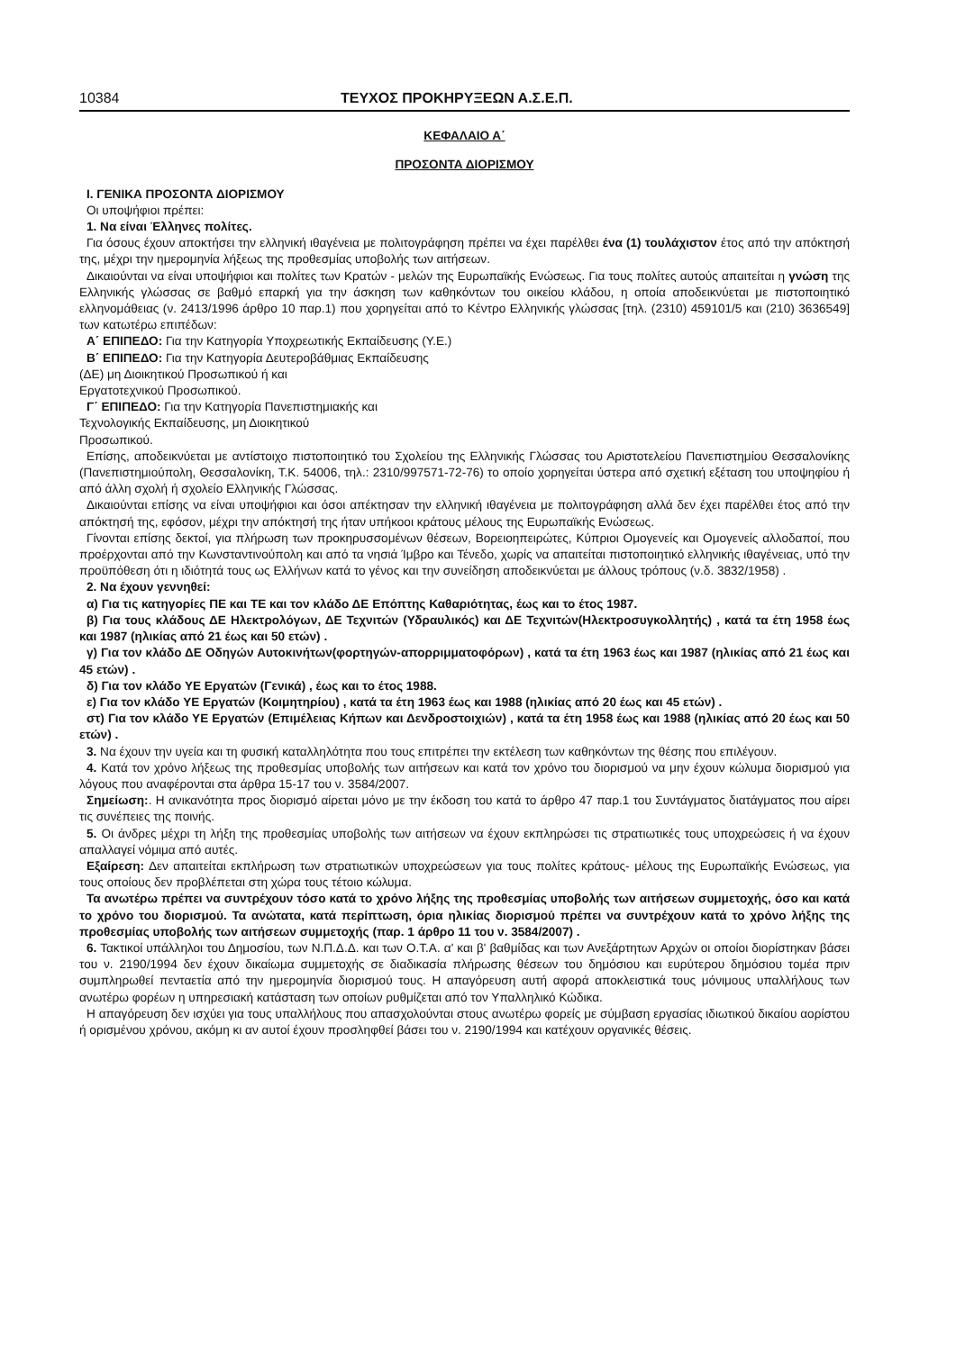10384 ΤΕΥΧΟΣ ΠΡΟΚΗΡΥΞΕΩΝ Α.Σ.Ε.Π.
ΚΕΦΑΛΑΙΟ Α΄
ΠΡΟΣΟΝΤΑ ΔΙΟΡΙΣΜΟΥ
Ι. ΓΕΝΙΚΑ ΠΡΟΣΟΝΤΑ ΔΙΟΡΙΣΜΟΥ
Οι υποψήφιοι πρέπει:
1. Να είναι Έλληνες πολίτες.
Για όσους έχουν αποκτήσει την ελληνική ιθαγένεια με πολιτογράφηση πρέπει να έχει παρέλθει ένα (1) τουλάχιστον έτος από την απόκτησή της, μέχρι την ημερομηνία λήξεως της προθεσμίας υποβολής των αιτήσεων.
Δικαιούνται να είναι υποψήφιοι και πολίτες των Κρατών - μελών της Ευρωπαϊκής Ενώσεως. Για τους πολίτες αυτούς απαιτείται η γνώση της Ελληνικής γλώσσας σε βαθμό επαρκή για την άσκηση των καθηκόντων του οικείου κλάδου, η οποία αποδεικνύεται με πιστοποιητικό ελληνομάθειας (ν. 2413/1996 άρθρο 10 παρ.1) που χορηγείται από το Κέντρο Ελληνικής γλώσσας [τηλ. (2310) 459101/5 και (210) 3636549] των κατωτέρω επιπέδων:
Α΄ ΕΠΙΠΕΔΟ: Για την Κατηγορία Υποχρεωτικής Εκπαίδευσης (Υ.Ε.)
Β΄ ΕΠΙΠΕΔΟ: Για την Κατηγορία Δευτεροβάθμιας Εκπαίδευσης
(ΔΕ) μη Διοικητικού Προσωπικού ή και
Εργατοτεχνικού Προσωπικού.
Γ΄ ΕΠΙΠΕΔΟ: Για την Κατηγορία Πανεπιστημιακής και
Τεχνολογικής Εκπαίδευσης, μη Διοικητικού
Προσωπικού.
Επίσης, αποδεικνύεται με αντίστοιχο πιστοποιητικό του Σχολείου της Ελληνικής Γλώσσας του Αριστοτελείου Πανεπιστημίου Θεσσαλονίκης (Πανεπιστημιούπολη, Θεσσαλονίκη, Τ.Κ. 54006, τηλ.: 2310/997571-72-76) το οποίο χορηγείται ύστερα από σχετική εξέταση του υποψηφίου ή από άλλη σχολή ή σχολείο Ελληνικής Γλώσσας.
Δικαιούνται επίσης να είναι υποψήφιοι και όσοι απέκτησαν την ελληνική ιθαγένεια με πολιτογράφηση αλλά δεν έχει παρέλθει έτος από την απόκτησή της, εφόσον, μέχρι την απόκτησή της ήταν υπήκοοι κράτους μέλους της Ευρωπαϊκής Ενώσεως.
Γίνονται επίσης δεκτοί, για πλήρωση των προκηρυσσομένων θέσεων, Βορειοηπειρώτες, Κύπριοι Ομογενείς και Ομογενείς αλλοδαποί, που προέρχονται από την Κωνσταντινούπολη και από τα νησιά Ίμβρο και Τένεδο, χωρίς να απαιτείται πιστοποιητικό ελληνικής ιθαγένειας, υπό την προϋπόθεση ότι η ιδιότητά τους ως Ελλήνων κατά το γένος και την συνείδηση αποδεικνύεται με άλλους τρόπους (ν.δ. 3832/1958) .
2. Να έχουν γεννηθεί:
α) Για τις κατηγορίες ΠΕ και ΤΕ και τον κλάδο ΔΕ Επόπτης Καθαριότητας, έως και το έτος 1987.
β) Για τους κλάδους ΔΕ Ηλεκτρολόγων, ΔΕ Τεχνιτών (Υδραυλικός) και ΔΕ Τεχνιτών(Ηλεκτροσυγκολλητής) , κατά τα έτη 1958 έως και 1987 (ηλικίας από 21 έως και 50 ετών) .
γ) Για τον κλάδο ΔΕ Οδηγών Αυτοκινήτων(φορτηγών-απορριμματοφόρων) , κατά τα έτη 1963 έως και 1987 (ηλικίας από 21 έως και 45 ετών) .
δ) Για τον κλάδο ΥΕ Εργατών (Γενικά) , έως και το έτος 1988.
ε) Για τον κλάδο ΥΕ Εργατών (Κοιμητηρίου) , κατά τα έτη 1963 έως και 1988 (ηλικίας από 20 έως και 45 ετών) .
στ) Για τον κλάδο ΥΕ Εργατών (Επιμέλειας Κήπων και Δενδροστοιχιών) , κατά τα έτη 1958 έως και 1988 (ηλικίας από 20 έως και 50 ετών) .
3. Να έχουν την υγεία και τη φυσική καταλληλότητα που τους επιτρέπει την εκτέλεση των καθηκόντων της θέσης που επιλέγουν.
4. Κατά τον χρόνο λήξεως της προθεσμίας υποβολής των αιτήσεων και κατά τον χρόνο του διορισμού να μην έχουν κώλυμα διορισμού για λόγους που αναφέρονται στα άρθρα 15-17 του ν. 3584/2007.
Σημείωση:. Η ανικανότητα προς διορισμό αίρεται μόνο με την έκδοση του κατά το άρθρο 47 παρ.1 του Συντάγματος διατάγματος που αίρει τις συνέπειες της ποινής.
5. Οι άνδρες μέχρι τη λήξη της προθεσμίας υποβολής των αιτήσεων να έχουν εκπληρώσει τις στρατιωτικές τους υποχρεώσεις ή να έχουν απαλλαγεί νόμιμα από αυτές.
Εξαίρεση: Δεν απαιτείται εκπλήρωση των στρατιωτικών υποχρεώσεων για τους πολίτες κράτους- μέλους της Ευρωπαϊκής Ενώσεως, για τους οποίους δεν προβλέπεται στη χώρα τους τέτοιο κώλυμα.
Τα ανωτέρω πρέπει να συντρέχουν τόσο κατά το χρόνο λήξης της προθεσμίας υποβολής των αιτήσεων συμμετοχής, όσο και κατά το χρόνο του διορισμού. Τα ανώτατα, κατά περίπτωση, όρια ηλικίας διορισμού πρέπει να συντρέχουν κατά το χρόνο λήξης της προθεσμίας υποβολής των αιτήσεων συμμετοχής (παρ. 1 άρθρο 11 του ν. 3584/2007) .
6. Τακτικοί υπάλληλοι του Δημοσίου, των Ν.Π.Δ.Δ. και των Ο.Τ.Α. α' και β' βαθμίδας και των Ανεξάρτητων Αρχών οι οποίοι διορίστηκαν βάσει του ν. 2190/1994 δεν έχουν δικαίωμα συμμετοχής σε διαδικασία πλήρωσης θέσεων του δημόσιου και ευρύτερου δημόσιου τομέα πριν συμπληρωθεί πενταετία από την ημερομηνία διορισμού τους. Η απαγόρευση αυτή αφορά αποκλειστικά τους μόνιμους υπαλλήλους των ανωτέρω φορέων η υπηρεσιακή κατάσταση των οποίων ρυθμίζεται από τον Υπαλληλικό Κώδικα.
Η απαγόρευση δεν ισχύει για τους υπαλλήλους που απασχολούνται στους ανωτέρω φορείς με σύμβαση εργασίας ιδιωτικού δικαίου αορίστου ή ορισμένου χρόνου, ακόμη κι αν αυτοί έχουν προσληφθεί βάσει του ν. 2190/1994 και κατέχουν οργανικές θέσεις.